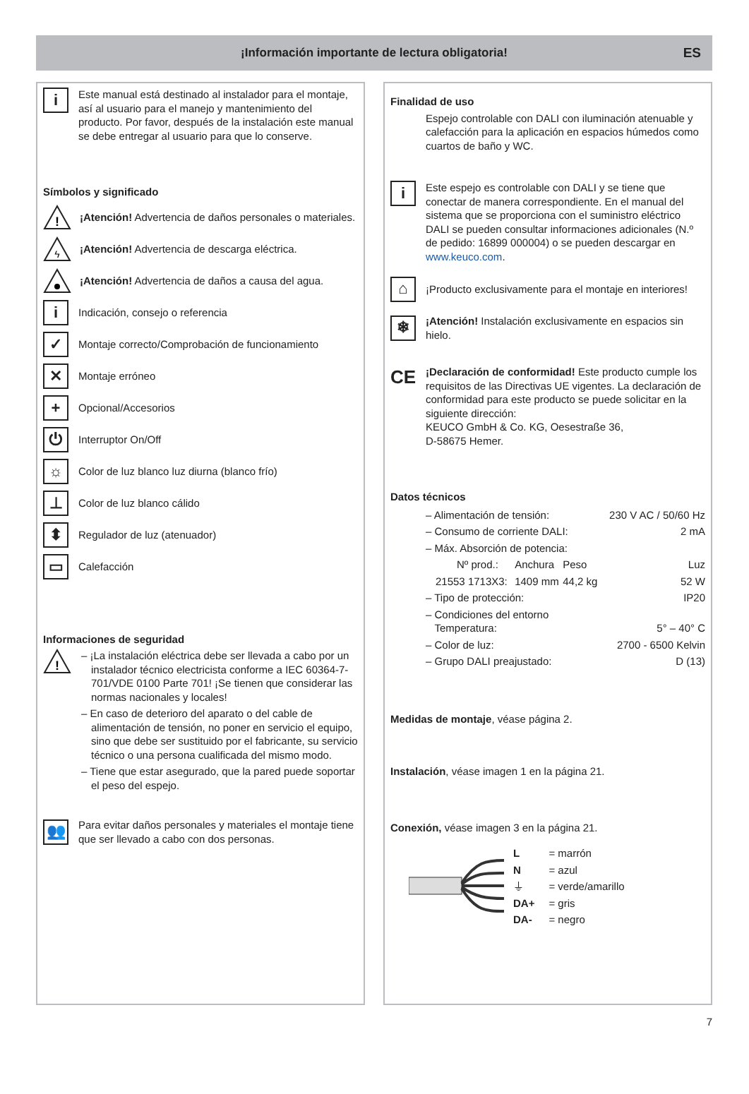¡Información importante de lectura obligatoria! ES
i
Este manual está destinado al instalador para el montaje, así al usuario para el manejo y mantenimiento del producto. Por favor, después de la instalación este manual se debe entregar al usuario para que lo conserve.
Símbolos y significado
!
¡Atención! Advertencia de daños personales o materiales.
ϟ
¡Atención! Advertencia de descarga eléctrica.
¡Atención! Advertencia de daños a causa del agua.
i
Indicación, consejo o referencia
✓
Montaje correcto/Comprobación de funcionamiento
✕
Montaje erróneo
+
Opcional/Accesorios
⏻
Interruptor On/Off
☼
Color de luz blanco luz diurna (blanco frío)
⊥
Color de luz blanco cálido
⬍
Regulador de luz (atenuador)
▭
Calefacción
Informaciones de seguridad
!
– ¡La instalación eléctrica debe ser llevada a cabo por un instalador técnico electricista conforme a IEC 60364-7-701/VDE 0100 Parte 701! ¡Se tienen que considerar las normas nacionales y locales!
– En caso de deterioro del aparato o del cable de alimentación de tensión, no poner en servicio el equipo, sino que debe ser sustituido por el fabricante, su servicio técnico o una persona cualificada del mismo modo.
– Tiene que estar asegurado, que la pared puede soportar el peso del espejo.
👥
Para evitar daños personales y materiales el montaje tiene que ser llevado a cabo con dos personas.
Finalidad de uso
Espejo controlable con DALI con iluminación atenuable y calefacción para la aplicación en espacios húmedos como cuartos de baño y WC.
i
Este espejo es controlable con DALI y se tiene que conectar de manera correspondiente. En el manual del sistema que se proporciona con el suministro eléctrico DALI se pueden consultar informaciones adicionales (N.º de pedido: 16899 000004) o se pueden descargar en www.keuco.com.
⌂
¡Producto exclusivamente para el montaje en interiores!
❄
¡Atención! Instalación exclusivamente en espacios sin hielo.
CE
¡Declaración de conformidad! Este producto cumple los requisitos de las Directivas UE vigentes. La declaración de conformidad para este producto se puede solicitar en la siguiente dirección:
KEUCO GmbH & Co. KG, Oesestraße 36,
D-58675 Hemer.
Datos técnicos
| – Alimentación de tensión: | | | 230 V AC / 50/60 Hz |
| – Consumo de corriente DALI: | | | 2 mA |
| – Máx. Absorción de potencia: | | | |
| Nº prod.: | Anchura | Peso | Luz |
| 21553 1713X3: | 1409 mm | 44,2 kg | 52 W |
| – Tipo de protección: | | | IP20 |
| – Condiciones del entorno Temperatura: | | | 5° – 40° C |
| – Color de luz: | | | 2700 - 6500 Kelvin |
| – Grupo DALI preajustado: | | | D (13) |
Medidas de montaje, véase página 2.
Instalación, véase imagen 1 en la página 21.
Conexión, véase imagen 3 en la página 21.
| L | = marrón |
| N | = azul |
| ⏚ | = verde/amarillo |
| DA+ | = gris |
| DA- | = negro |
7